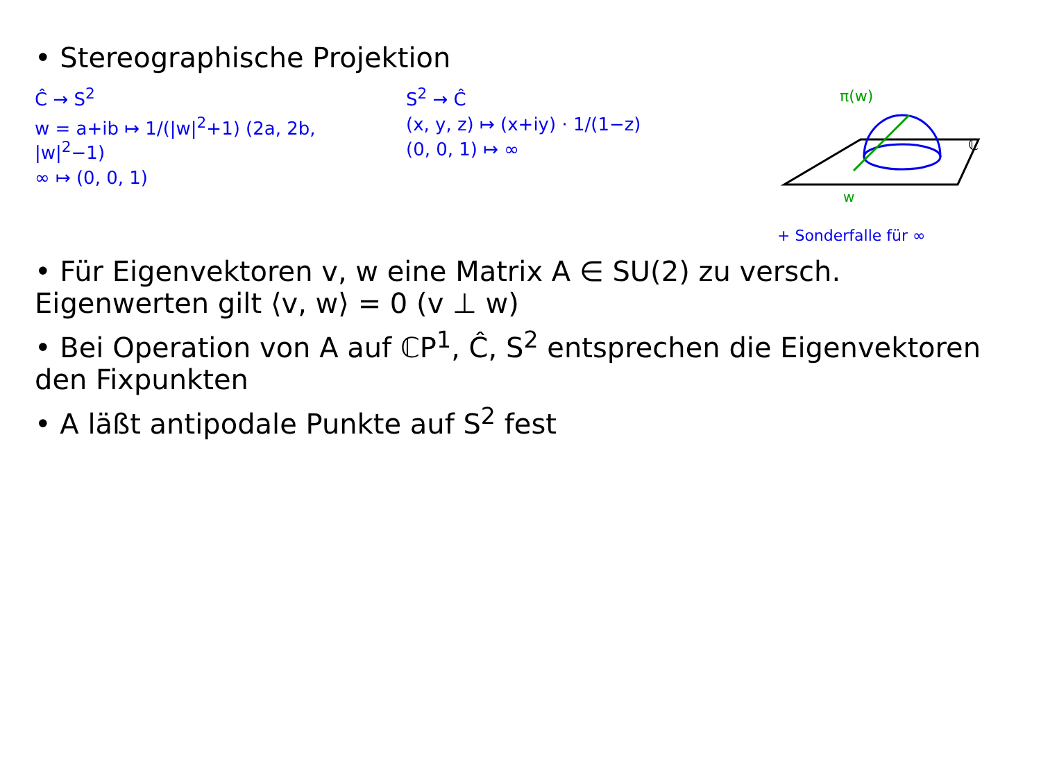• Stereographische Projektion
Ĉ → S<sup>2</sup>
w = a+ib ↦ 1/(|w|<sup>2</sup>+1) (2a, 2b, |w|<sup>2</sup>−1)
∞ ↦ (0, 0, 1)
S<sup>2</sup> → Ĉ
(x, y, z) ↦ (x+iy) · 1/(1−z)
(0, 0, 1) ↦ ∞
π(w)
w
ℂ
+ Sonderfalle für ∞
• Für Eigenvektoren v, w eine Matrix A ∈ SU(2) zu versch. Eigenwerten gilt ⟨v, w⟩ = 0 (v ⊥ w)
• Bei Operation von A auf ℂP<sup>1</sup>, Ĉ, S<sup>2</sup> entsprechen die Eigenvektoren den Fixpunkten
• A läßt antipodale Punkte auf S<sup>2</sup> fest